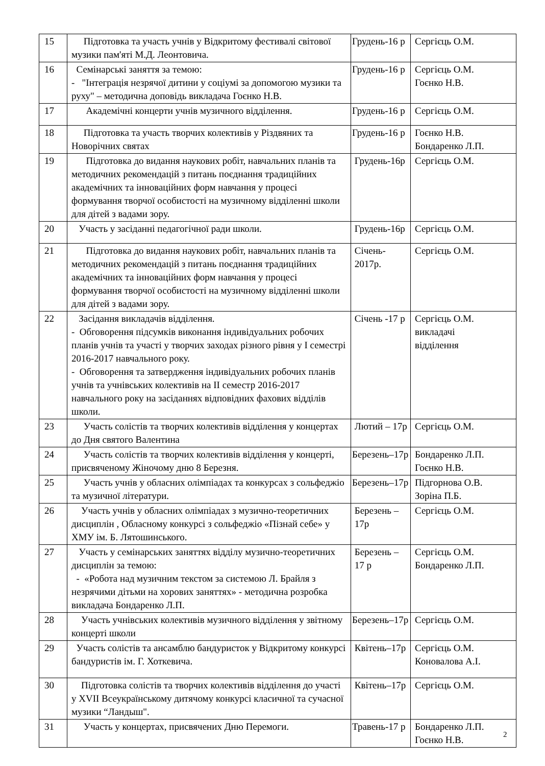| 15 | Підготовка та участь учнів у Відкритому фестивалі світової музики пам'яті М.Д. Леонтовича. | Грудень-16 р | Сергієць О.М. |
| 16 | Семінарські заняття за темою: - "Інтеграція незрячої дитини у соціумі за допомогою музики та руху" – методична доповідь викладача Гоєнко Н.В. | Грудень-16 р | Сергієць О.М. Гоєнко Н.В. |
| 17 | Академічні концерти учнів музичного відділення. | Грудень-16 р | Сергієць О.М. |
| 18 | Підготовка та участь творчих колективів у Різдвяних та Новорічних святах | Грудень-16 р | Гоєнко Н.В. Бондаренко Л.П. |
| 19 | Підготовка до видання наукових робіт, навчальних планів та методичних рекомендацій з питань поєднання традиційних академічних та інноваційних форм навчання у процесі формування творчої особистості на музичному відділенні школи для дітей з вадами зору. | Грудень-16р | Сергієць О.М. |
| 20 | Участь у засіданні педагогічної ради школи. | Грудень-16р | Сергієць О.М. |
| 21 | Підготовка до видання наукових робіт, навчальних планів та методичних рекомендацій з питань поєднання традиційних академічних та інноваційних форм навчання у процесі формування творчої особистості на музичному відділенні школи для дітей з вадами зору. | Січень- 2017р. | Сергієць О.М. |
| 22 | Засідання викладачів відділення. - Обговорення підсумків виконання індивідуальних робочих планів учнів та участі у творчих заходах різного рівня у І семестрі 2016-2017 навчального року. - Обговорення та затвердження індивідуальних робочих планів учнів та учнівських колективів на ІІ семестр 2016-2017 навчального року на засіданнях відповідних фахових відділів школи. | Січень -17 р | Сергієць О.М. викладачі відділення |
| 23 | Участь солістів та творчих колективів відділення у концертах до Дня святого Валентина | Лютий – 17р | Сергієць О.М. |
| 24 | Участь солістів та творчих колективів відділення у концерті, присвяченому Жіночому дню 8 Березня. | Березень–17р | Бондаренко Л.П. Гоєнко Н.В. |
| 25 | Участь учнів у обласних олімпіадах та конкурсах з сольфеджіо та музичної літератури. | Березень–17р | Підгорнова О.В. Зоріна П.Б. |
| 26 | Участь учнів у обласних олімпіадах з музично-теоретичних дисциплін , Обласному конкурсі з сольфеджіо «Пізнай себе» у ХМУ ім. Б. Лятошинського. | Березень – 17р | Сергієць О.М. |
| 27 | Участь у семінарських заняттях відділу музично-теоретичних дисциплін за темою: - «Робота над музичним текстом за системою Л. Брайля з незрячими дітьми на хорових заняттях» - методична розробка викладача Бондаренко Л.П. | Березень – 17 р | Сергієць О.М. Бондаренко Л.П. |
| 28 | Участь учнівських колективів музичного відділення у звітному концерті школи | Березень–17р | Сергієць О.М. |
| 29 | Участь солістів та ансамблю бандуристок у Відкритому конкурсі бандуристів ім. Г. Хоткевича. | Квітень–17р | Сергієць О.М. Коновалова А.І. |
| 30 | Підготовка солістів та творчих колективів відділення до участі у XVII Всеукраїнському дитячому конкурсі класичної та сучасної музики “Ландыш". | Квітень–17р | Сергієць О.М. |
| 31 | Участь у концертах, присвячених Дню Перемоги. | Травень-17 р | Бондаренко Л.П. Гоєнко Н.В. |
2